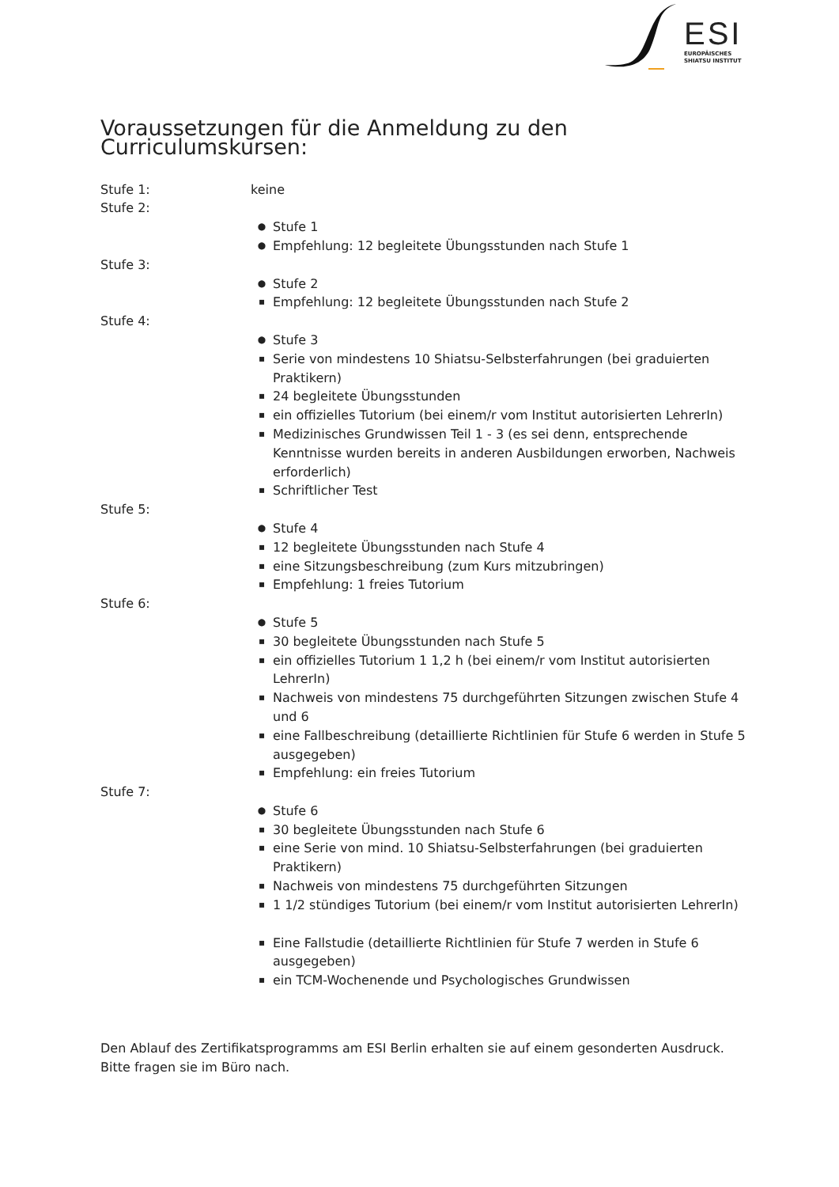ESI
EUROPÄISCHES
SHIATSU INSTITUT
Voraussetzungen für die Anmeldung zu den Curriculumskurs­en:
Stufe 1: keine
Stufe 2:
● Stufe 1
● Empfehlung: 12 begleitete Übungsstunden nach Stufe 1
Stufe 3:
● Stufe 2
▪ Empfehlung: 12 begleitete Übungsstunden nach Stufe 2
Stufe 4:
● Stufe 3
▪ Serie von mindestens 10 Shiatsu-Selbsterfahrungen (bei graduierten Praktikern)
▪ 24 begleitete Übungsstunden
▪ ein offizielles Tutorium (bei einem/r vom Institut autorisierten LehrerIn)
▪ Medizinisches Grundwissen Teil 1 - 3 (es sei denn, entsprechende Kenntnisse wurden bereits in anderen Ausbildungen erworben, Nachweis erforderlich)
▪ Schriftlicher Test
Stufe 5:
● Stufe 4
▪ 12 begleitete Übungsstunden nach Stufe 4
▪ eine Sitzungsbeschreibung (zum Kurs mitzubringen)
▪ Empfehlung: 1 freies Tutorium
Stufe 6:
● Stufe 5
▪ 30 begleitete Übungsstunden nach Stufe 5
▪ ein offizielles Tutorium 1 1,2 h (bei einem/r vom Institut autorisierten LehrerIn)
▪ Nachweis von mindestens 75 durchgeführten Sitzungen zwischen Stufe 4 und 6
▪ eine Fallbeschreibung (detaillierte Richtlinien für Stufe 6 werden in Stufe 5 ausgegeben)
▪ Empfehlung: ein freies Tutorium
Stufe 7:
● Stufe 6
▪ 30 begleitete Übungsstunden nach Stufe 6
▪ eine Serie von mind. 10 Shiatsu-Selbsterfahrungen (bei graduierten Praktikern)
▪ Nachweis von mindestens 75 durchgeführten Sitzungen
▪ 1 1/2 stündiges Tutorium (bei einem/r vom Institut autorisierten LehrerIn)
▪ Eine Fallstudie (detaillierte Richtlinien für Stufe 7 werden in Stufe 6 ausgegeben)
▪ ein TCM-Wochenende und Psychologisches Grundwissen
Den Ablauf des Zertifikatsprogramms am ESI Berlin erhalten sie auf einem gesonderten Ausdruck.
Bitte fragen sie im Büro nach.